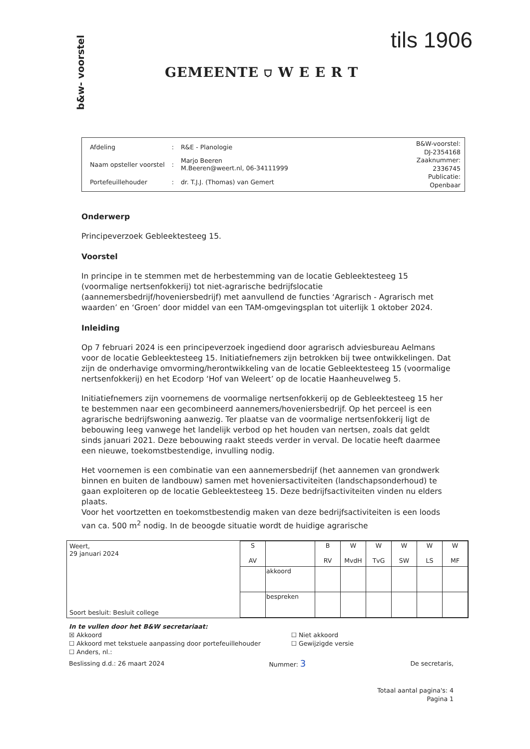b&w- voorstel
GEMEENTE ⛉ W E E R T
tils 1906
| Afdeling | : | R&E - Planologie |
| Naam opsteller voorstel | : | Marjo Beeren M.Beeren@weert.nl, 06-34111999 |
| Portefeuillehouder | : | dr. T.J.J. (Thomas) van Gemert |
B&W-voorstel:
DJ-2354168
Zaaknummer:
2336745
Publicatie:
Openbaar
Onderwerp
Principeverzoek Gebleektesteeg 15.
Voorstel
In principe in te stemmen met de herbestemming van de locatie Gebleektesteeg 15 (voormalige nertsenfokkerij) tot niet-agrarische bedrijfslocatie (aannemersbedrijf/hoveniersbedrijf) met aanvullend de functies ‘Agrarisch - Agrarisch met waarden’ en ‘Groen’ door middel van een TAM-omgevingsplan tot uiterlijk 1 oktober 2024.
Inleiding
Op 7 februari 2024 is een principeverzoek ingediend door agrarisch adviesbureau Aelmans voor de locatie Gebleektesteeg 15. Initiatiefnemers zijn betrokken bij twee ontwikkelingen. Dat zijn de onderhavige omvorming/herontwikkeling van de locatie Gebleektesteeg 15 (voormalige nertsenfokkerij) en het Ecodorp ‘Hof van Weleert’ op de locatie Haanheuvelweg 5.
Initiatiefnemers zijn voornemens de voormalige nertsenfokkerij op de Gebleektesteeg 15 her te bestemmen naar een gecombineerd aannemers/hoveniersbedrijf. Op het perceel is een agrarische bedrijfswoning aanwezig. Ter plaatse van de voormalige nertsenfokkerij ligt de bebouwing leeg vanwege het landelijk verbod op het houden van nertsen, zoals dat geldt sinds januari 2021. Deze bebouwing raakt steeds verder in verval. De locatie heeft daarmee een nieuwe, toekomstbestendige, invulling nodig.
Het voornemen is een combinatie van een aannemersbedrijf (het aannemen van grondwerk binnen en buiten de landbouw) samen met hoveniersactiviteiten (landschapsonderhoud) te gaan exploiteren op de locatie Gebleektesteeg 15. Deze bedrijfsactiviteiten vinden nu elders plaats.
Voor het voortzetten en toekomstbestendig maken van deze bedrijfsactiviteiten is een loods van ca. 500 m<sup>2</sup> nodig. In de beoogde situatie wordt de huidige agrarische
Weert,
29 januari 2024
Soort besluit: Besluit college
| S AV | | B RV | W MvdH | W TvG | W SW | W LS | W MF |
| --- | --- | --- | --- | --- | --- | --- | --- |
| | akkoord | | | | | | |
| | bespreken | | | | | | |
In te vullen door het B&W secretariaat:
☒ Akkoord
☐ Akkoord met tekstuele aanpassing door portefeuillehouder
☐ Anders, nl.:
☐ Niet akkoord
☐ Gewijzigde versie
Beslissing d.d.: 26 maart 2024 Nummer: 3
De secretaris,
Totaal aantal pagina's: 4
Pagina 1